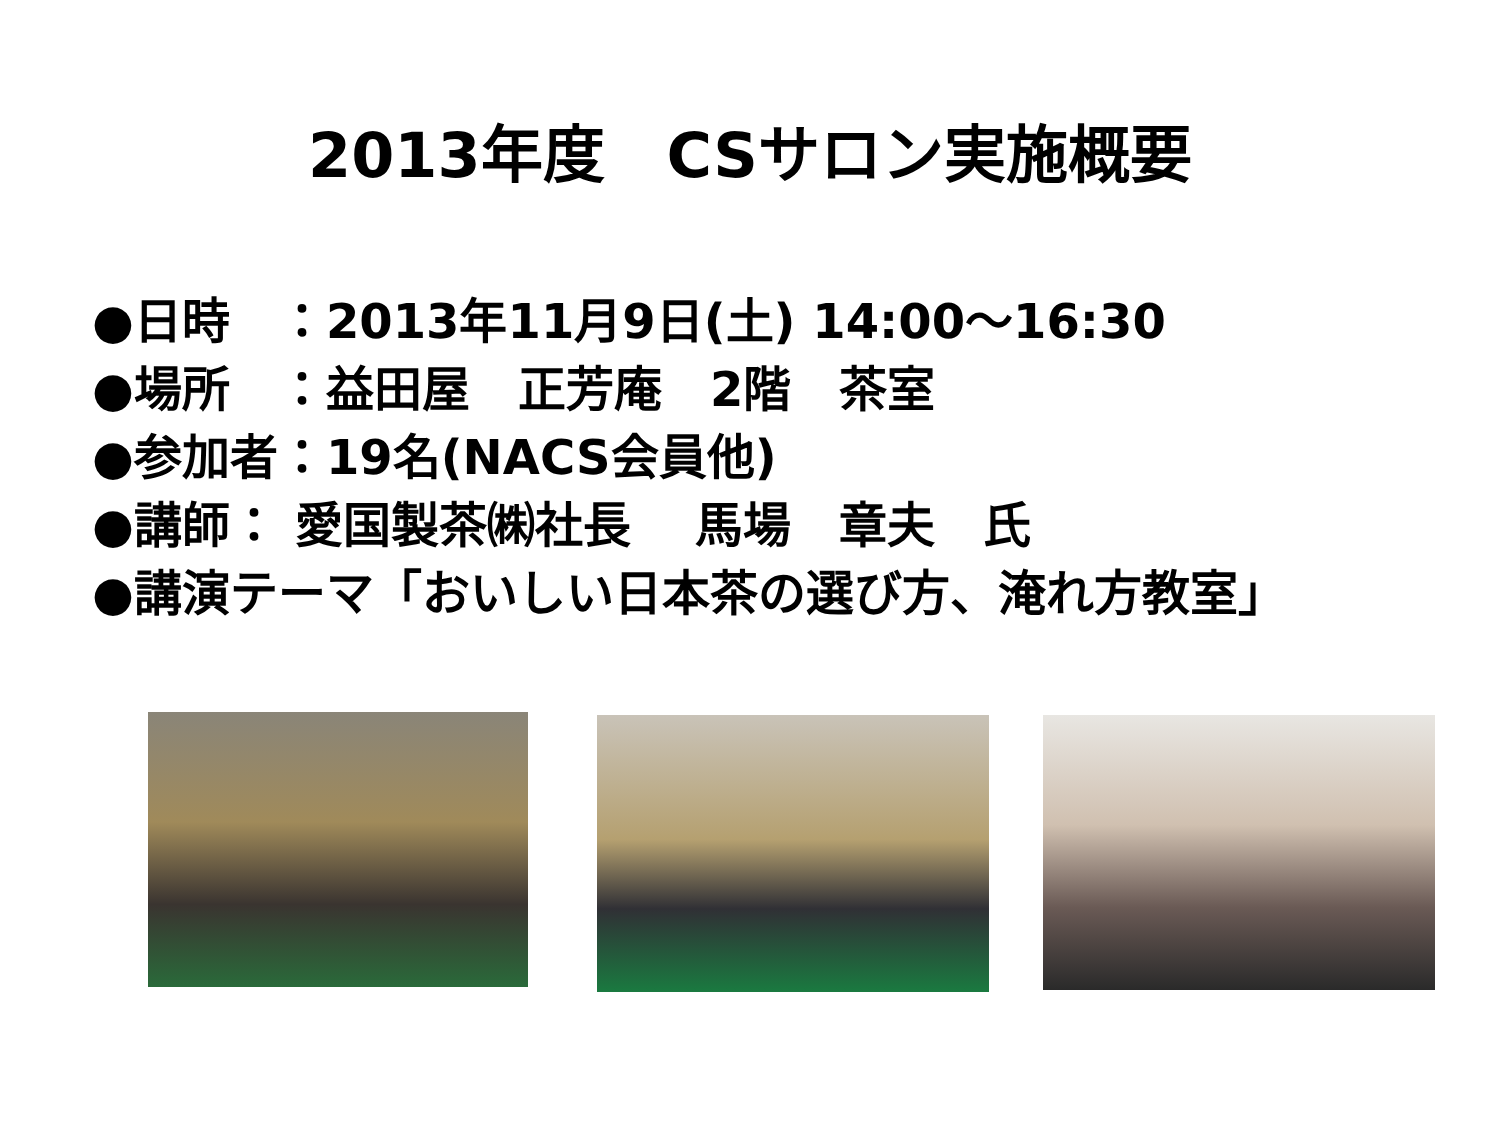2013年度　CSサロン実施概要
●日時　：2013年11月9日(土) 14:00～16:30
●場所　：益田屋　正芳庵　2階　茶室
●参加者：19名(NACS会員他)
●講師： 愛国製茶㈱社長　 馬場　章夫　氏
●講演テーマ「おいしい日本茶の選び方、淹れ方教室」